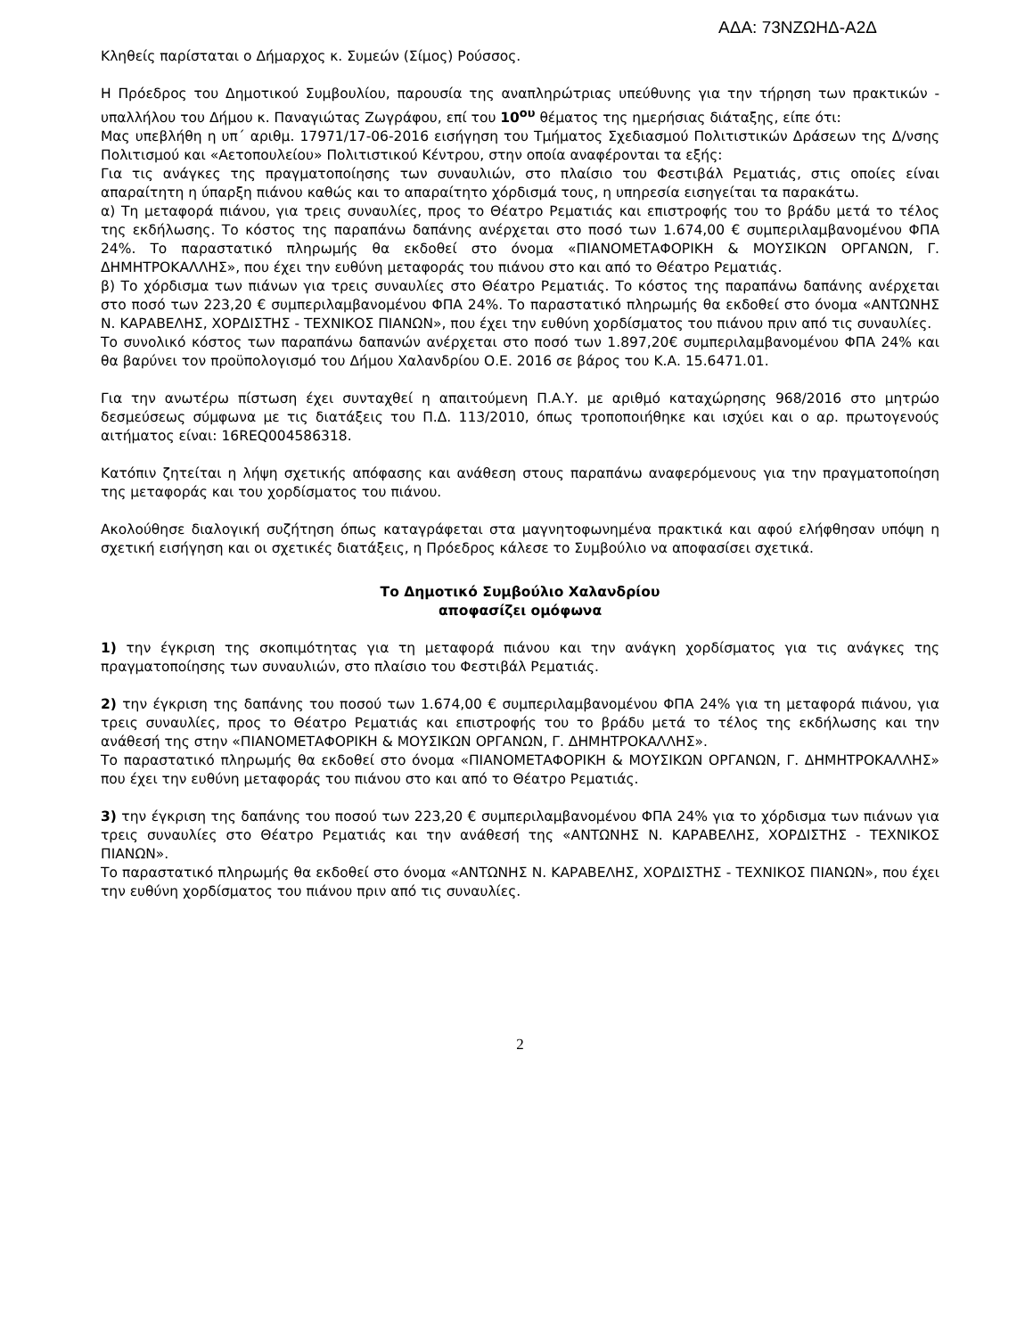ΑΔΑ: 73ΝΖΩΗΔ-Α2Δ
Κληθείς παρίσταται ο Δήμαρχος κ. Συμεών (Σίμος) Ρούσσος.
Η Πρόεδρος του Δημοτικού Συμβουλίου, παρουσία της αναπληρώτριας υπεύθυνης για την τήρηση των πρακτικών - υπαλλήλου του Δήμου κ. Παναγιώτας Ζωγράφου, επί του 10<sup>ου</sup> θέματος της ημερήσιας διάταξης, είπε ότι:
Μας υπεβλήθη η υπ΄ αριθμ. 17971/17-06-2016 εισήγηση του Τμήματος Σχεδιασμού Πολιτιστικών Δράσεων της Δ/νσης Πολιτισμού και «Αετοπουλείου» Πολιτιστικού Κέντρου, στην οποία αναφέρονται τα εξής:
Για τις ανάγκες της πραγματοποίησης των συναυλιών, στο πλαίσιο του Φεστιβάλ Ρεματιάς, στις οποίες είναι απαραίτητη η ύπαρξη πιάνου καθώς και το απαραίτητο χόρδισμά τους, η υπηρεσία εισηγείται τα παρακάτω.
α) Τη μεταφορά πιάνου, για τρεις συναυλίες, προς το Θέατρο Ρεματιάς και επιστροφής του το βράδυ μετά το τέλος της εκδήλωσης. Το κόστος της παραπάνω δαπάνης ανέρχεται στο ποσό των 1.674,00 € συμπεριλαμβανομένου ΦΠΑ 24%. Το παραστατικό πληρωμής θα εκδοθεί στο όνομα «ΠΙΑΝΟΜΕΤΑΦΟΡΙΚΗ & ΜΟΥΣΙΚΩΝ ΟΡΓΑΝΩΝ, Γ. ΔΗΜΗΤΡΟΚΑΛΛΗΣ», που έχει την ευθύνη μεταφοράς του πιάνου στο και από το Θέατρο Ρεματιάς.
β) Το χόρδισμα των πιάνων για τρεις συναυλίες στο Θέατρο Ρεματιάς. Το κόστος της παραπάνω δαπάνης ανέρχεται στο ποσό των 223,20 € συμπεριλαμβανομένου ΦΠΑ 24%. Το παραστατικό πληρωμής θα εκδοθεί στο όνομα «ΑΝΤΩΝΗΣ Ν. ΚΑΡΑΒΕΛΗΣ, ΧΟΡΔΙΣΤΗΣ - ΤΕΧΝΙΚΟΣ ΠΙΑΝΩΝ», που έχει την ευθύνη χορδίσματος του πιάνου πριν από τις συναυλίες.
Το συνολικό κόστος των παραπάνω δαπανών ανέρχεται στο ποσό των 1.897,20€ συμπεριλαμβανομένου ΦΠΑ 24% και θα βαρύνει τον προϋπολογισμό του Δήμου Χαλανδρίου Ο.Ε. 2016 σε βάρος του Κ.Α. 15.6471.01.
Για την ανωτέρω πίστωση έχει συνταχθεί η απαιτούμενη Π.Α.Υ. με αριθμό καταχώρησης 968/2016 στο μητρώο δεσμεύσεως σύμφωνα με τις διατάξεις του Π.Δ. 113/2010, όπως τροποποιήθηκε και ισχύει και ο αρ. πρωτογενούς αιτήματος είναι: 16REQ004586318.
Κατόπιν ζητείται η λήψη σχετικής απόφασης και ανάθεση στους παραπάνω αναφερόμενους για την πραγματοποίηση της μεταφοράς και του χορδίσματος του πιάνου.
Ακολούθησε διαλογική συζήτηση όπως καταγράφεται στα μαγνητοφωνημένα πρακτικά και αφού ελήφθησαν υπόψη η σχετική εισήγηση και οι σχετικές διατάξεις, η Πρόεδρος κάλεσε το Συμβούλιο να αποφασίσει σχετικά.
Το Δημοτικό Συμβούλιο Χαλανδρίου
αποφασίζει ομόφωνα
1) την έγκριση της σκοπιμότητας για τη μεταφορά πιάνου και την ανάγκη χορδίσματος για τις ανάγκες της πραγματοποίησης των συναυλιών, στο πλαίσιο του Φεστιβάλ Ρεματιάς.
2) την έγκριση της δαπάνης του ποσού των 1.674,00 € συμπεριλαμβανομένου ΦΠΑ 24% για τη μεταφορά πιάνου, για τρεις συναυλίες, προς το Θέατρο Ρεματιάς και επιστροφής του το βράδυ μετά το τέλος της εκδήλωσης και την ανάθεσή της στην «ΠΙΑΝΟΜΕΤΑΦΟΡΙΚΗ & ΜΟΥΣΙΚΩΝ ΟΡΓΑΝΩΝ, Γ. ΔΗΜΗΤΡΟΚΑΛΛΗΣ».
Το παραστατικό πληρωμής θα εκδοθεί στο όνομα «ΠΙΑΝΟΜΕΤΑΦΟΡΙΚΗ & ΜΟΥΣΙΚΩΝ ΟΡΓΑΝΩΝ, Γ. ΔΗΜΗΤΡΟΚΑΛΛΗΣ» που έχει την ευθύνη μεταφοράς του πιάνου στο και από το Θέατρο Ρεματιάς.
3) την έγκριση της δαπάνης του ποσού των 223,20 € συμπεριλαμβανομένου ΦΠΑ 24% για το χόρδισμα των πιάνων για τρεις συναυλίες στο Θέατρο Ρεματιάς και την ανάθεσή της «ΑΝΤΩΝΗΣ Ν. ΚΑΡΑΒΕΛΗΣ, ΧΟΡΔΙΣΤΗΣ - ΤΕΧΝΙΚΟΣ ΠΙΑΝΩΝ».
Το παραστατικό πληρωμής θα εκδοθεί στο όνομα «ΑΝΤΩΝΗΣ Ν. ΚΑΡΑΒΕΛΗΣ, ΧΟΡΔΙΣΤΗΣ - ΤΕΧΝΙΚΟΣ ΠΙΑΝΩΝ», που έχει την ευθύνη χορδίσματος του πιάνου πριν από τις συναυλίες.
2